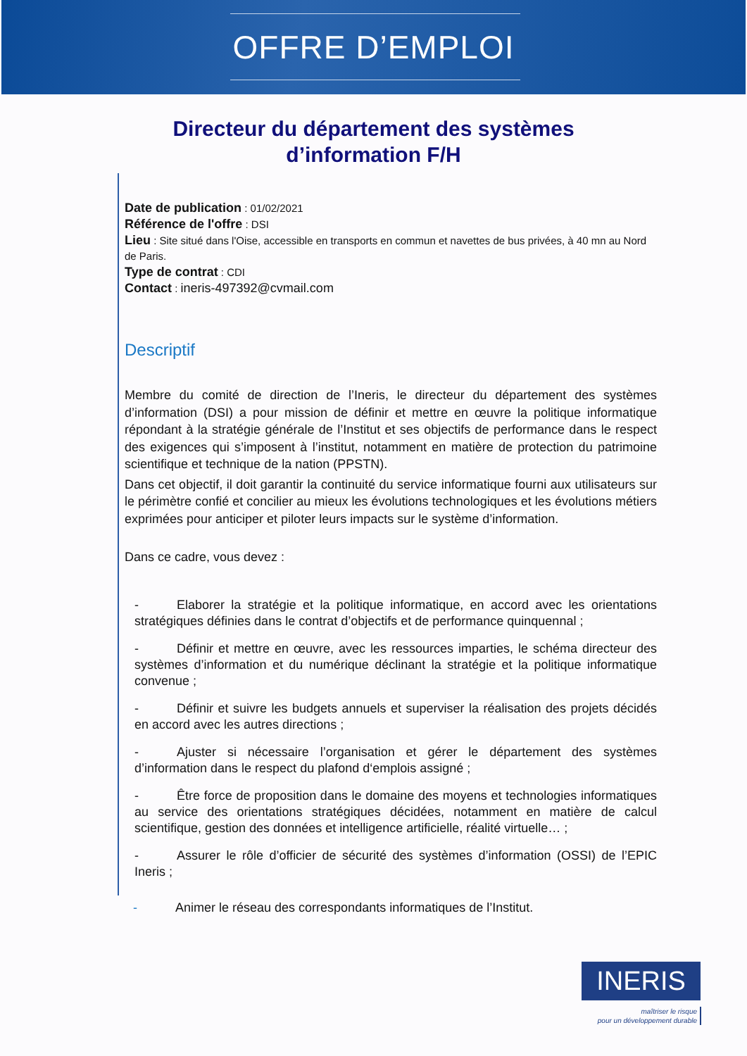OFFRE D’EMPLOI
Directeur du département des systèmes
d’information F/H
Date de publication : 01/02/2021
Référence de l'offre : DSI
Lieu : Site situé dans l'Oise, accessible en transports en commun et navettes de bus privées, à 40 mn au Nord de Paris.
Type de contrat : CDI
Contact : ineris-497392@cvmail.com
Descriptif
Membre du comité de direction de l’Ineris, le directeur du département des systèmes d’information (DSI) a pour mission de définir et mettre en œuvre la politique informatique répondant à la stratégie générale de l’Institut et ses objectifs de performance dans le respect des exigences qui s’imposent à l’institut, notamment en matière de protection du patrimoine scientifique et technique de la nation (PPSTN).
Dans cet objectif, il doit garantir la continuité du service informatique fourni aux utilisateurs sur le périmètre confié et concilier au mieux les évolutions technologiques et les évolutions métiers exprimées pour anticiper et piloter leurs impacts sur le système d’information.
Dans ce cadre, vous devez :
- Elaborer la stratégie et la politique informatique, en accord avec les orientations stratégiques définies dans le contrat d’objectifs et de performance quinquennal ;
- Définir et mettre en œuvre, avec les ressources imparties, le schéma directeur des systèmes d’information et du numérique déclinant la stratégie et la politique informatique convenue ;
- Définir et suivre les budgets annuels et superviser la réalisation des projets décidés en accord avec les autres directions ;
- Ajuster si nécessaire l’organisation et gérer le département des systèmes d’information dans le respect du plafond d‘emplois assigné ;
- Être force de proposition dans le domaine des moyens et technologies informatiques au service des orientations stratégiques décidées, notamment en matière de calcul scientifique, gestion des données et intelligence artificielle, réalité virtuelle… ;
- Assurer le rôle d’officier de sécurité des systèmes d’information (OSSI) de l’EPIC Ineris ;
- Animer le réseau des correspondants informatiques de l’Institut.
INERIS
maîtriser le risque
pour un développement durable